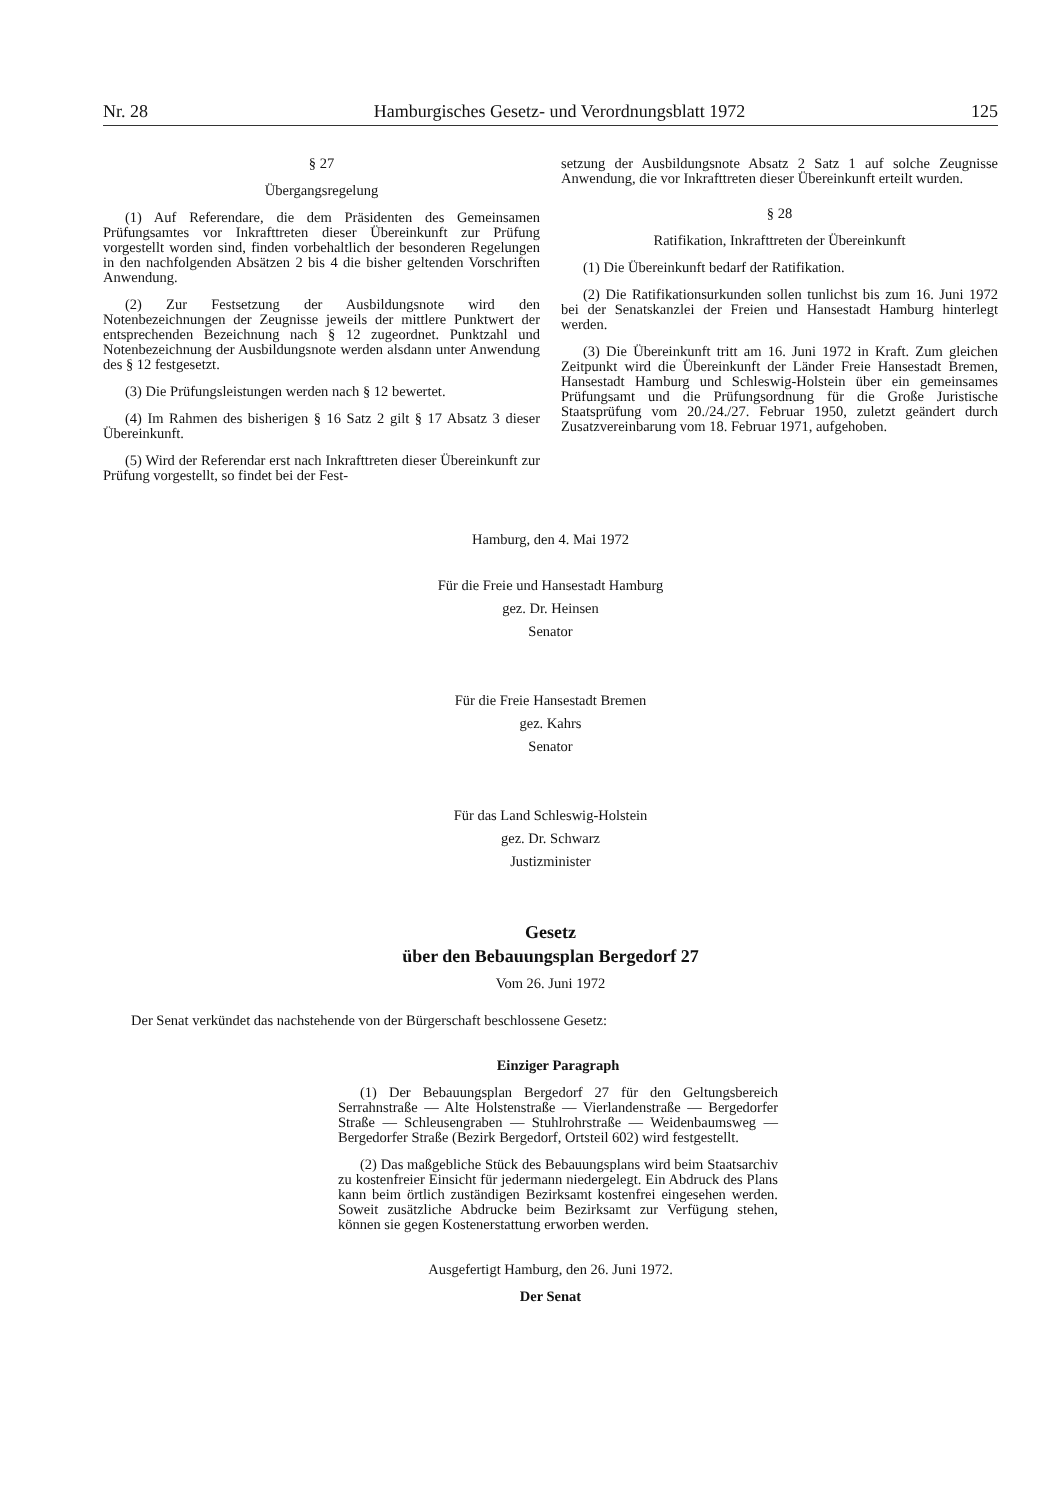Nr. 28 Hamburgisches Gesetz- und Verordnungsblatt 1972 125
§ 27
Übergangsregelung
(1) Auf Referendare, die dem Präsidenten des Gemeinsamen Prüfungsamtes vor Inkrafttreten dieser Übereinkunft zur Prüfung vorgestellt worden sind, finden vorbehaltlich der besonderen Regelungen in den nachfolgenden Absätzen 2 bis 4 die bisher geltenden Vorschriften Anwendung.
(2) Zur Festsetzung der Ausbildungsnote wird den Notenbezeichnungen der Zeugnisse jeweils der mittlere Punktwert der entsprechenden Bezeichnung nach § 12 zugeordnet. Punktzahl und Notenbezeichnung der Ausbildungsnote werden alsdann unter Anwendung des § 12 festgesetzt.
(3) Die Prüfungsleistungen werden nach § 12 bewertet.
(4) Im Rahmen des bisherigen § 16 Satz 2 gilt § 17 Absatz 3 dieser Übereinkunft.
(5) Wird der Referendar erst nach Inkrafttreten dieser Übereinkunft zur Prüfung vorgestellt, so findet bei der Fest-
setzung der Ausbildungsnote Absatz 2 Satz 1 auf solche Zeugnisse Anwendung, die vor Inkrafttreten dieser Übereinkunft erteilt wurden.
§ 28
Ratifikation, Inkrafttreten der Übereinkunft
(1) Die Übereinkunft bedarf der Ratifikation.
(2) Die Ratifikationsurkunden sollen tunlichst bis zum 16. Juni 1972 bei der Senatskanzlei der Freien und Hansestadt Hamburg hinterlegt werden.
(3) Die Übereinkunft tritt am 16. Juni 1972 in Kraft. Zum gleichen Zeitpunkt wird die Übereinkunft der Länder Freie Hansestadt Bremen, Hansestadt Hamburg und Schleswig-Holstein über ein gemeinsames Prüfungsamt und die Prüfungsordnung für die Große Juristische Staatsprüfung vom 20./24./27. Februar 1950, zuletzt geändert durch Zusatzvereinbarung vom 18. Februar 1971, aufgehoben.
Hamburg, den 4. Mai 1972
Für die Freie und Hansestadt Hamburg
gez. Dr. Heinsen
Senator
Für die Freie Hansestadt Bremen
gez. Kahrs
Senator
Für das Land Schleswig-Holstein
gez. Dr. Schwarz
Justizminister
Gesetz
über den Bebauungsplan Bergedorf 27
Vom 26. Juni 1972
Der Senat verkündet das nachstehende von der Bürgerschaft beschlossene Gesetz:
Einziger Paragraph
(1) Der Bebauungsplan Bergedorf 27 für den Geltungsbereich Serrahnstraße — Alte Holstenstraße — Vierlandenstraße — Bergedorfer Straße — Schleusengraben — Stuhlrohrstraße — Weidenbaumsweg — Bergedorfer Straße (Bezirk Bergedorf, Ortsteil 602) wird festgestellt.
(2) Das maßgebliche Stück des Bebauungsplans wird beim Staatsarchiv zu kostenfreier Einsicht für jedermann niedergelegt. Ein Abdruck des Plans kann beim örtlich zuständigen Bezirksamt kostenfrei eingesehen werden. Soweit zusätzliche Abdrucke beim Bezirksamt zur Verfügung stehen, können sie gegen Kostenerstattung erworben werden.
Ausgefertigt Hamburg, den 26. Juni 1972.
Der Senat